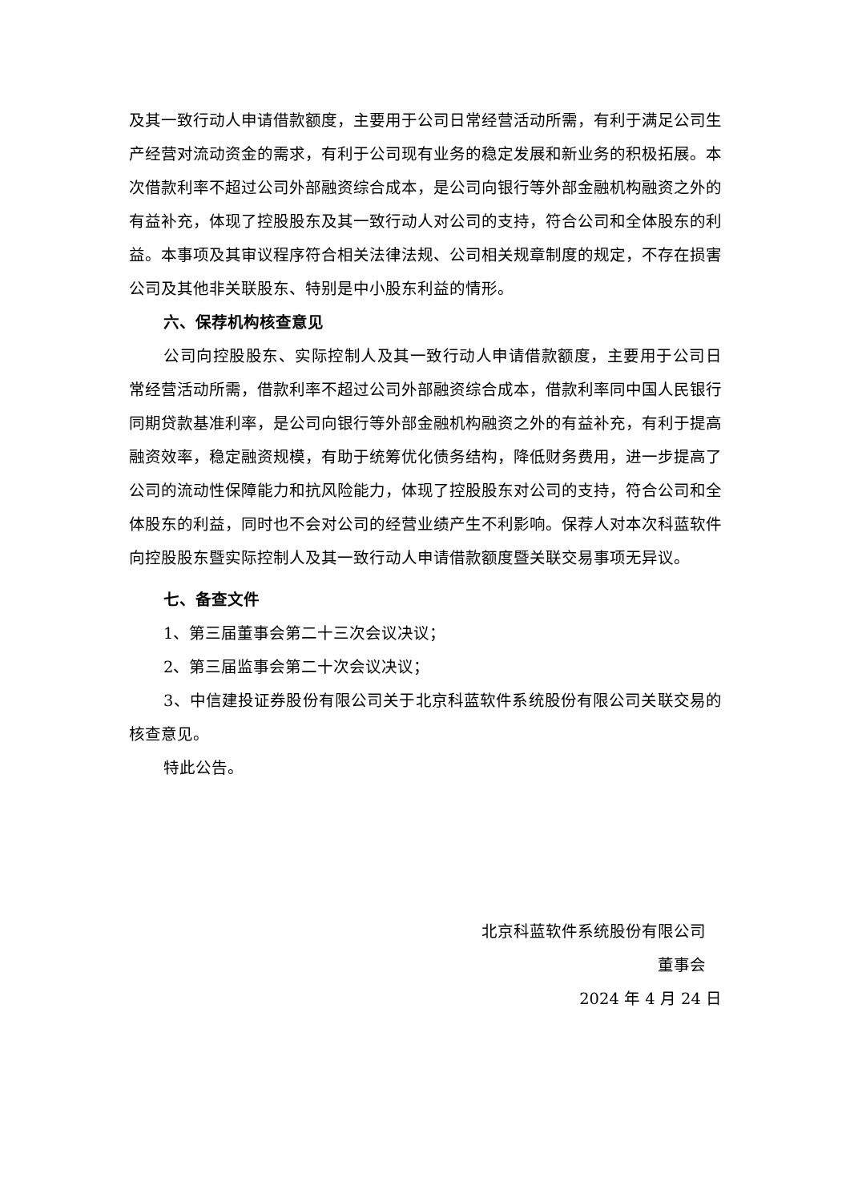及其一致行动人申请借款额度，主要用于公司日常经营活动所需，有利于满足公司生产经营对流动资金的需求，有利于公司现有业务的稳定发展和新业务的积极拓展。本次借款利率不超过公司外部融资综合成本，是公司向银行等外部金融机构融资之外的有益补充，体现了控股股东及其一致行动人对公司的支持，符合公司和全体股东的利益。本事项及其审议程序符合相关法律法规、公司相关规章制度的规定，不存在损害公司及其他非关联股东、特别是中小股东利益的情形。
六、保荐机构核查意见
公司向控股股东、实际控制人及其一致行动人申请借款额度，主要用于公司日常经营活动所需，借款利率不超过公司外部融资综合成本，借款利率同中国人民银行同期贷款基准利率，是公司向银行等外部金融机构融资之外的有益补充，有利于提高融资效率，稳定融资规模，有助于统筹优化债务结构，降低财务费用，进一步提高了公司的流动性保障能力和抗风险能力，体现了控股股东对公司的支持，符合公司和全体股东的利益，同时也不会对公司的经营业绩产生不利影响。保荐人对本次科蓝软件向控股股东暨实际控制人及其一致行动人申请借款额度暨关联交易事项无异议。
七、备查文件
1、第三届董事会第二十三次会议决议；
2、第三届监事会第二十次会议决议；
3、中信建投证券股份有限公司关于北京科蓝软件系统股份有限公司关联交易的核查意见。
特此公告。
北京科蓝软件系统股份有限公司
董事会
2024 年 4 月 24 日